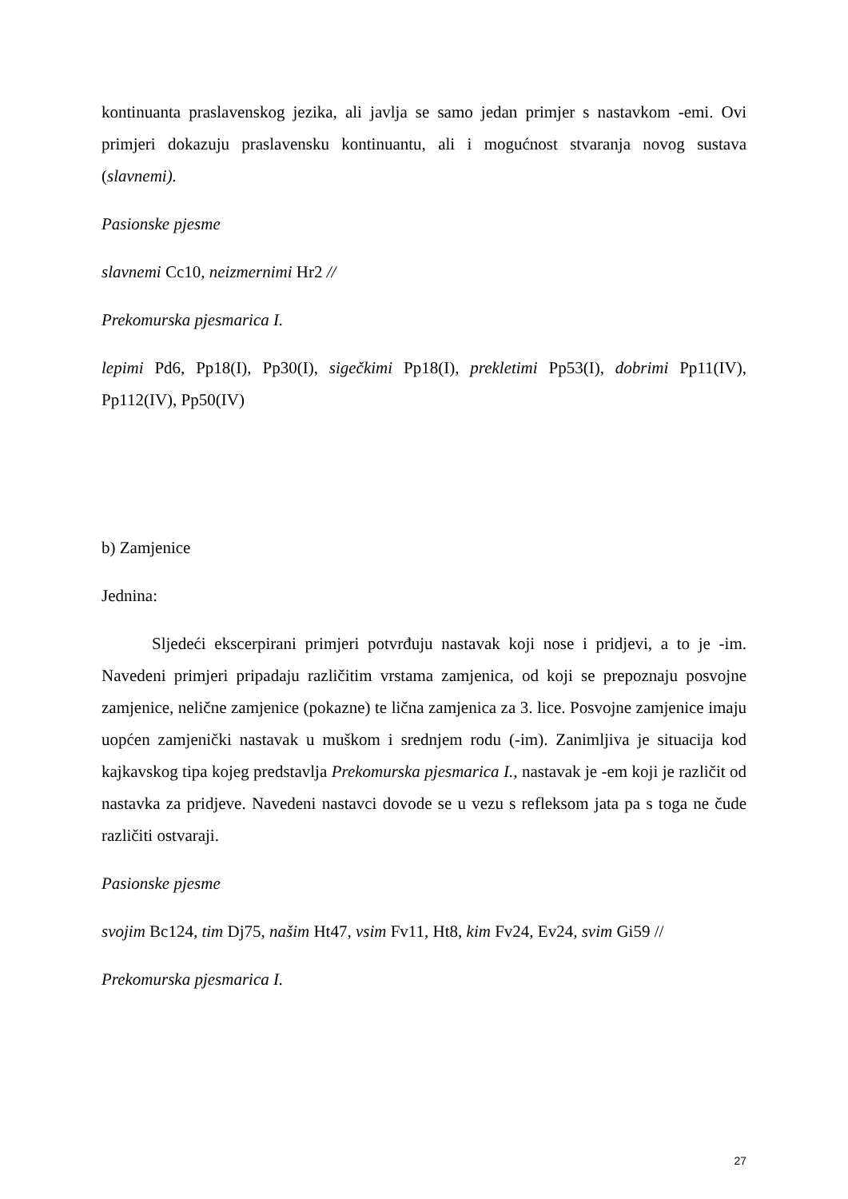kontinuanta praslavenskog jezika, ali javlja se samo jedan primjer s nastavkom -emi. Ovi primjeri dokazuju praslavensku kontinuantu, ali i mogućnost stvaranja novog sustava (slavnemi).
Pasionske pjesme
slavnemi Cc10, neizmernimi Hr2 //
Prekomurska pjesmarica I.
lepimi Pd6, Pp18(I), Pp30(I), sigečkimi Pp18(I), prekletimi Pp53(I), dobrimi Pp11(IV), Pp112(IV), Pp50(IV)
b) Zamjenice
Jednina:
Sljedeći ekscerpirani primjeri potvrđuju nastavak koji nose i pridjevi, a to je -im. Navedeni primjeri pripadaju različitim vrstama zamjenica, od koji se prepoznaju posvojne zamjenice, nelične zamjenice (pokazne) te lična zamjenica za 3. lice. Posvojne zamjenice imaju uopćen zamjenički nastavak u muškom i srednjem rodu (-im). Zanimljiva je situacija kod kajkavskog tipa kojeg predstavlja Prekomurska pjesmarica I., nastavak je -em koji je različit od nastavka za pridjeve. Navedeni nastavci dovode se u vezu s refleksom jata pa s toga ne čude različiti ostvaraji.
Pasionske pjesme
svojim Bc124, tim Dj75, našim Ht47, vsim Fv11, Ht8, kim Fv24, Ev24, svim Gi59 //
Prekomurska pjesmarica I.
27